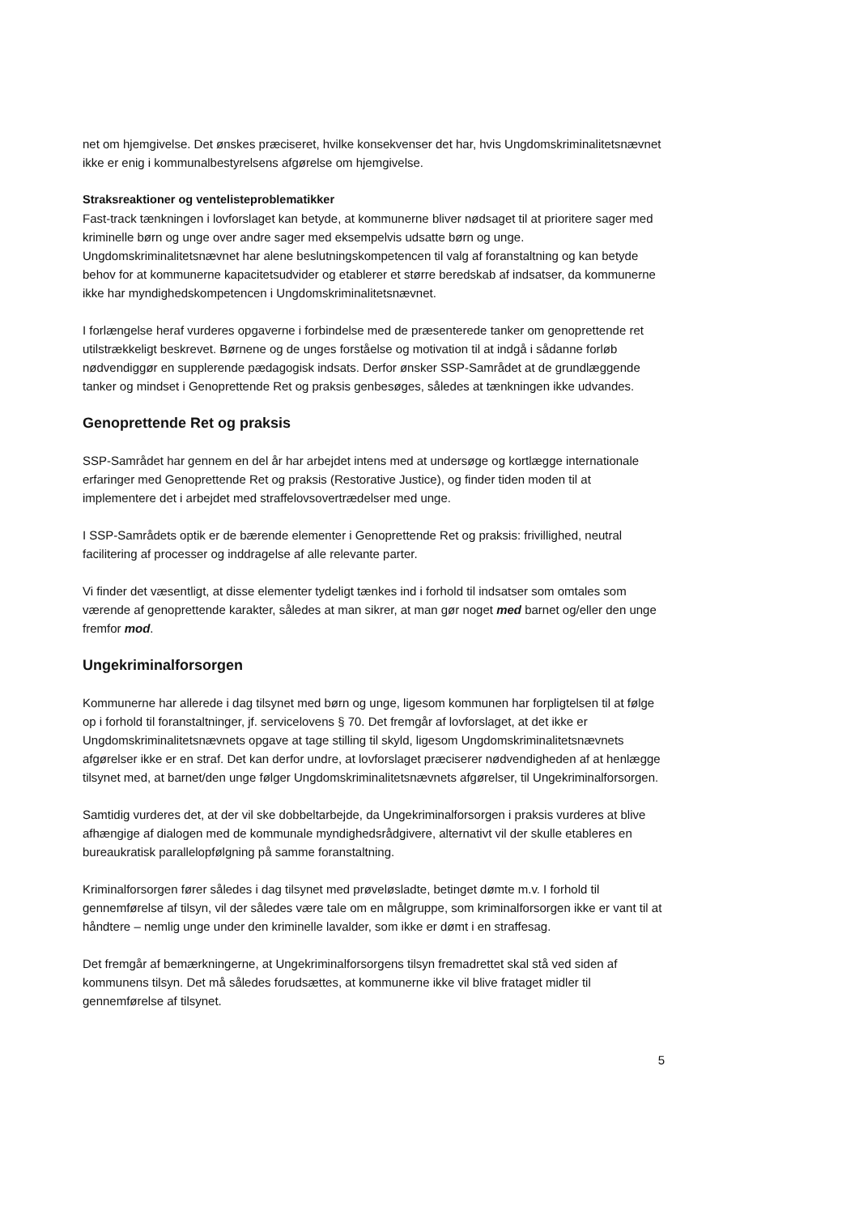net om hjemgivelse. Det ønskes præciseret, hvilke konsekvenser det har, hvis Ungdomskriminalitetsnævnet ikke er enig i kommunalbestyrelsens afgørelse om hjemgivelse.
Straksreaktioner og ventelisteproblematikker
Fast-track tænkningen i lovforslaget kan betyde, at kommunerne bliver nødsaget til at prioritere sager med kriminelle børn og unge over andre sager med eksempelvis udsatte børn og unge. Ungdomskriminalitetsnævnet har alene beslutningskompetencen til valg af foranstaltning og kan betyde behov for at kommunerne kapacitetsudvider og etablerer et større beredskab af indsatser, da kommunerne ikke har myndighedskompetencen i Ungdomskriminalitetsnævnet.
I forlængelse heraf vurderes opgaverne i forbindelse med de præsenterede tanker om genoprettende ret utilstrækkeligt beskrevet. Børnene og de unges forståelse og motivation til at indgå i sådanne forløb nødvendiggør en supplerende pædagogisk indsats. Derfor ønsker SSP-Samrådet at de grundlæggende tanker og mindset i Genoprettende Ret og praksis genbesøges, således at tænkningen ikke udvandes.
Genoprettende Ret og praksis
SSP-Samrådet har gennem en del år har arbejdet intens med at undersøge og kortlægge internationale erfaringer med Genoprettende Ret og praksis (Restorative Justice), og finder tiden moden til at implementere det i arbejdet med straffelovsovertrædelser med unge.
I SSP-Samrådets optik er de bærende elementer i Genoprettende Ret og praksis: frivillighed, neutral facilitering af processer og inddragelse af alle relevante parter.
Vi finder det væsentligt, at disse elementer tydeligt tænkes ind i forhold til indsatser som omtales som værende af genoprettende karakter, således at man sikrer, at man gør noget med barnet og/eller den unge fremfor mod.
Ungekriminalforsorgen
Kommunerne har allerede i dag tilsynet med børn og unge, ligesom kommunen har forpligtelsen til at følge op i forhold til foranstaltninger, jf. servicelovens § 70. Det fremgår af lovforslaget, at det ikke er Ungdomskriminalitetsnævnets opgave at tage stilling til skyld, ligesom Ungdomskriminalitetsnævnets afgørelser ikke er en straf. Det kan derfor undre, at lovforslaget præciserer nødvendigheden af at henlægge tilsynet med, at barnet/den unge følger Ungdomskriminalitetsnævnets afgørelser, til Ungekriminalforsorgen.
Samtidig vurderes det, at der vil ske dobbeltarbejde, da Ungekriminalforsorgen i praksis vurderes at blive afhængige af dialogen med de kommunale myndighedsrådgivere, alternativt vil der skulle etableres en bureaukratisk parallelopfølgning på samme foranstaltning.
Kriminalforsorgen fører således i dag tilsynet med prøveløsladte, betinget dømte m.v. I forhold til gennemførelse af tilsyn, vil der således være tale om en målgruppe, som kriminalforsorgen ikke er vant til at håndtere – nemlig unge under den kriminelle lavalder, som ikke er dømt i en straffesag.
Det fremgår af bemærkningerne, at Ungekriminalforsorgens tilsyn fremadrettet skal stå ved siden af kommunens tilsyn. Det må således forudsættes, at kommunerne ikke vil blive frataget midler til gennemførelse af tilsynet.
5